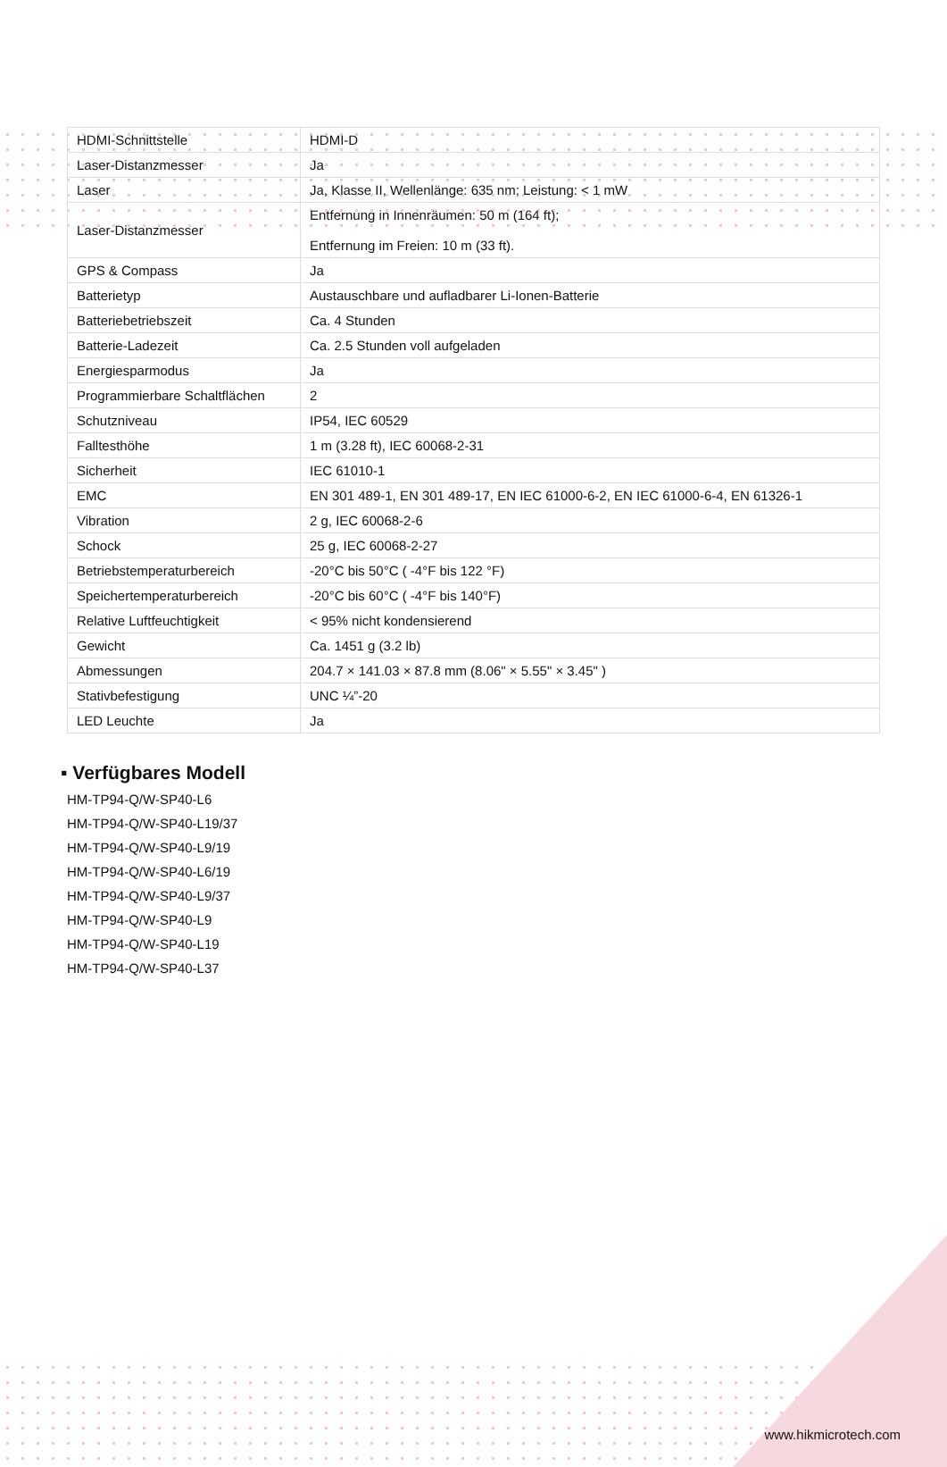| HDMI-Schnittstelle | HDMI-D |
| Laser-Distanzmesser | Ja |
| Laser | Ja, Klasse II, Wellenlänge: 635 nm; Leistung: < 1 mW |
| Laser-Distanzmesser | Entfernung in Innenräumen: 50 m (164 ft); Entfernung im Freien: 10 m (33 ft). |
| GPS & Compass | Ja |
| Batterietyp | Austauschbare und aufladbarer Li-Ionen-Batterie |
| Batteriebetriebszeit | Ca. 4 Stunden |
| Batterie-Ladezeit | Ca. 2.5 Stunden voll aufgeladen |
| Energiesparmodus | Ja |
| Programmierbare Schaltflächen | 2 |
| Schutzniveau | IP54, IEC 60529 |
| Falltesthöhe | 1 m (3.28 ft), IEC 60068-2-31 |
| Sicherheit | IEC 61010-1 |
| EMC | EN 301 489-1, EN 301 489-17, EN IEC 61000-6-2, EN IEC 61000-6-4, EN 61326-1 |
| Vibration | 2 g, IEC 60068-2-6 |
| Schock | 25 g, IEC 60068-2-27 |
| Betriebstemperaturbereich | -20°C bis 50°C ( -4°F bis 122 °F) |
| Speichertemperaturbereich | -20°C bis 60°C ( -4°F bis 140°F) |
| Relative Luftfeuchtigkeit | < 95% nicht kondensierend |
| Gewicht | Ca. 1451 g (3.2 lb) |
| Abmessungen | 204.7 × 141.03 × 87.8 mm (8.06" × 5.55" × 3.45" ) |
| Stativbefestigung | UNC ¼”-20 |
| LED Leuchte | Ja |
▪ Verfügbares Modell
HM-TP94-Q/W-SP40-L6
HM-TP94-Q/W-SP40-L19/37
HM-TP94-Q/W-SP40-L9/19
HM-TP94-Q/W-SP40-L6/19
HM-TP94-Q/W-SP40-L9/37
HM-TP94-Q/W-SP40-L9
HM-TP94-Q/W-SP40-L19
HM-TP94-Q/W-SP40-L37
www.hikmicrotech.com